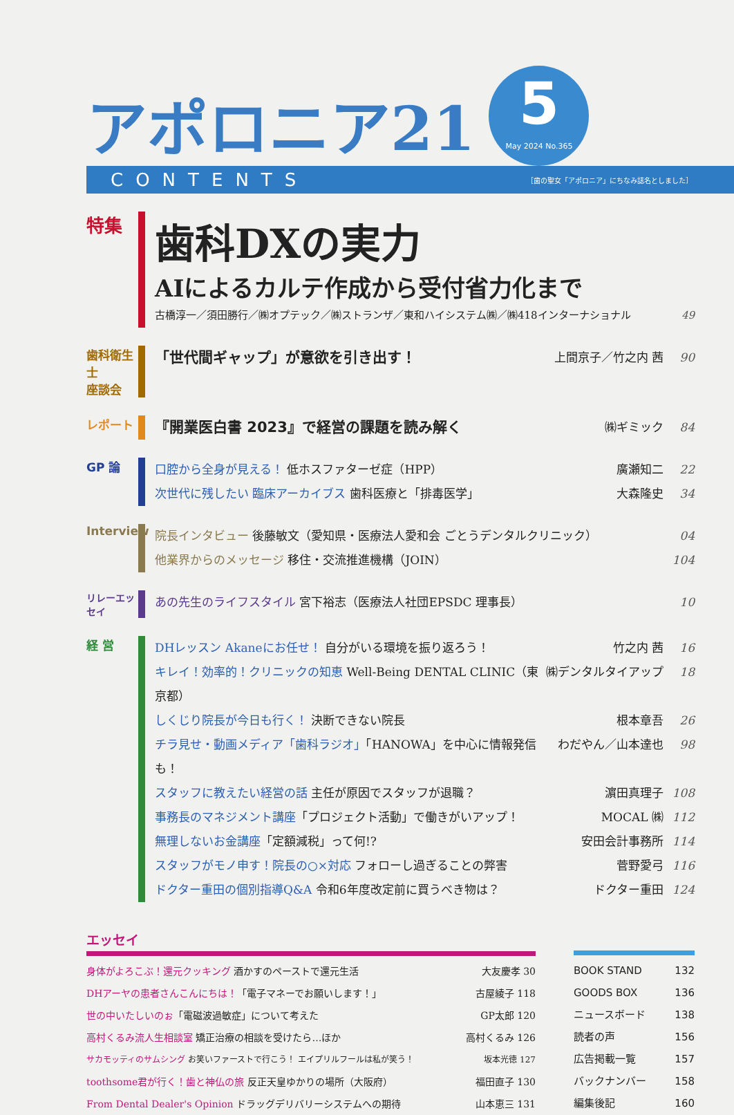アポロニア21
5
May 2024 No.365
CONTENTS ［歯の聖女「アポロニア」にちなみ誌名としました］
特集
歯科DXの実力
AIによるカルテ作成から受付省力化まで
古橋淳一／須田勝行／㈱オプテック／㈱ストランザ／東和ハイシステム㈱／㈱418インターナショナル 49
歯科衛生士
座談会
「世代間ギャップ」が意欲を引き出す！ 上間京子／竹之内 茜 90
レポート
『開業医白書 2023』で経営の課題を読み解く ㈱ギミック 84
GP 論
口腔から全身が見える！ 低ホスファターゼ症（HPP） 廣瀬知二 22
次世代に残したい 臨床アーカイブス 歯科医療と「排毒医学」 大森隆史 34
Interview
院長インタビュー 後藤敏文（愛知県・医療法人愛和会 ごとうデンタルクリニック） 04
他業界からのメッセージ 移住・交流推進機構（JOIN） 104
リレーエッセイ
あの先生のライフスタイル 宮下裕志（医療法人社団EPSDC 理事長） 10
経 営
DHレッスン Akaneにお任せ！ 自分がいる環境を振り返ろう！ 竹之内 茜 16
キレイ！効率的！クリニックの知恵 Well-Being DENTAL CLINIC（東京都） ㈱デンタルタイアップ 18
しくじり院長が今日も行く！ 決断できない院長 根本章吾 26
チラ見せ・動画メディア「歯科ラジオ」「HANOWA」を中心に情報発信も！ わだやん／山本達也 98
スタッフに教えたい経営の話 主任が原因でスタッフが退職？ 濵田真理子 108
事務長のマネジメント講座「プロジェクト活動」で働きがいアップ！ MOCAL ㈱ 112
無理しないお金講座「定額減税」って何!? 安田会計事務所 114
スタッフがモノ申す！院長の○×対応 フォローし過ぎることの弊害 菅野愛弓 116
ドクター重田の個別指導Q&A 令和6年度改定前に買うべき物は？ ドクター重田 124
エッセイ
身体がよろこぶ！還元クッキング 酒かすのペーストで還元生活 大友慶孝 30
DHアーヤの患者さんこんにちは！「電子マネーでお願いします！」 古屋綾子 118
世の中いたしいのぉ「電磁波過敏症」について考えた GP太郎 120
高村くるみ流人生相談室 矯正治療の相談を受けたら…ほか 高村くるみ 126
サカモッティのサムシング お笑いファーストで行こう！ エイプリルフールは私が笑う！ 坂本光徳 127
toothsome君が行く！歯と神仏の旅 反正天皇ゆかりの場所（大阪府） 福田直子 130
From Dental Dealer's Opinion ドラッグデリバリーシステムへの期待 山本恵三 131
BOOK STAND 132
GOODS BOX 136
ニュースボード 138
読者の声 156
広告掲載一覧 157
バックナンバー 158
編集後記 160